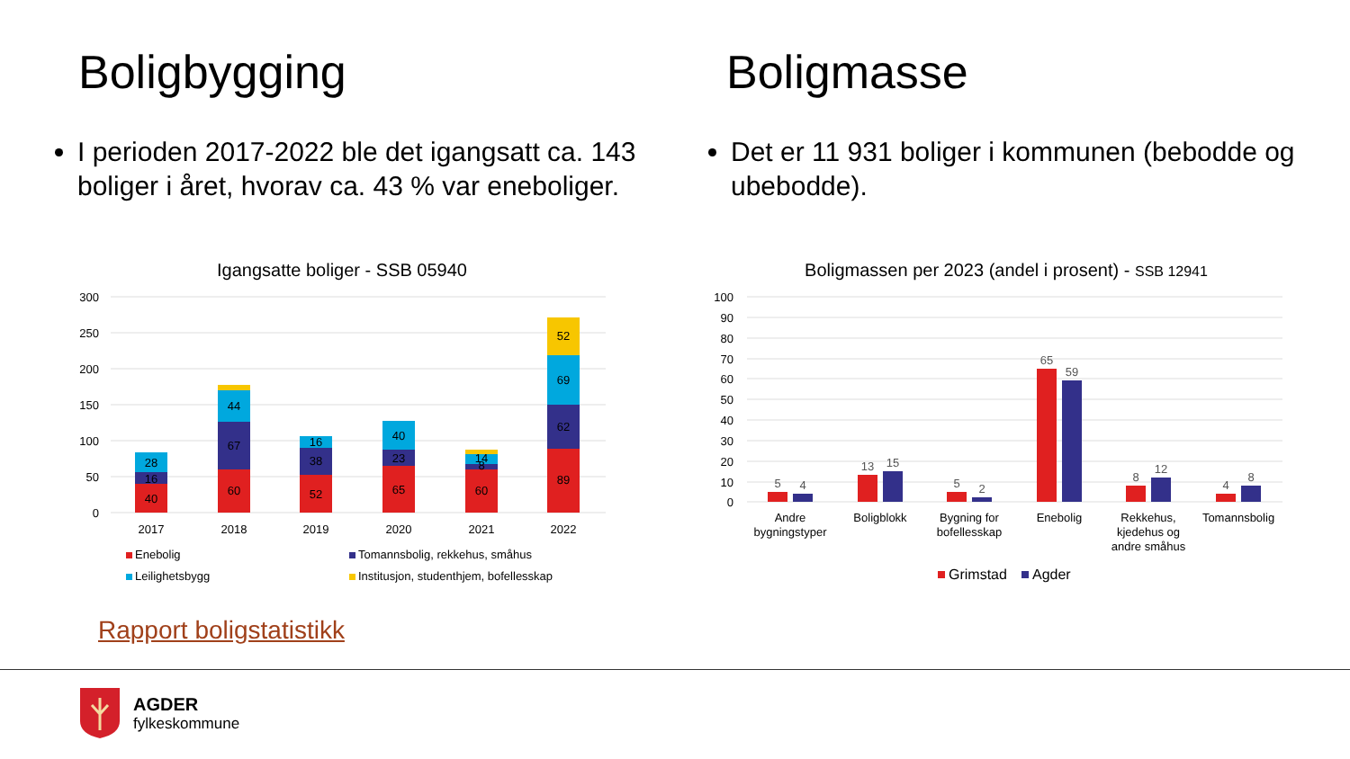Boligbygging
I perioden 2017-2022 ble det igangsatt ca. 143 boliger i året, hvorav ca. 43 % var eneboliger.
Boligmasse
Det er 11 931 boliger i kommunen (bebodde og ubebodde).
Igangsatte boliger - SSB 05940
300
250
200
150
100
50
0
40
16
28
60
67
44
52
38
16
65
23
40
60
8
14
89
62
69
52
2017
2018
2019
2020
2021
2022
Enebolig
Tomannsbolig, rekkehus, småhus
Leilighetsbygg
Institusjon, studenthjem, bofellesskap
Boligmassen per 2023 (andel i prosent) - SSB 12941
100
90
80
70
60
50
40
30
20
10
0
5
4
13
15
5
2
65
59
8
12
4
8
Andre
bygningstyper
Boligblokk
Bygning for
bofellesskap
Enebolig
Rekkehus,
kjedehus og
andre småhus
Tomannsbolig
Grimstad
Agder
Rapport boligstatistikk
AGDER
fylkeskommune